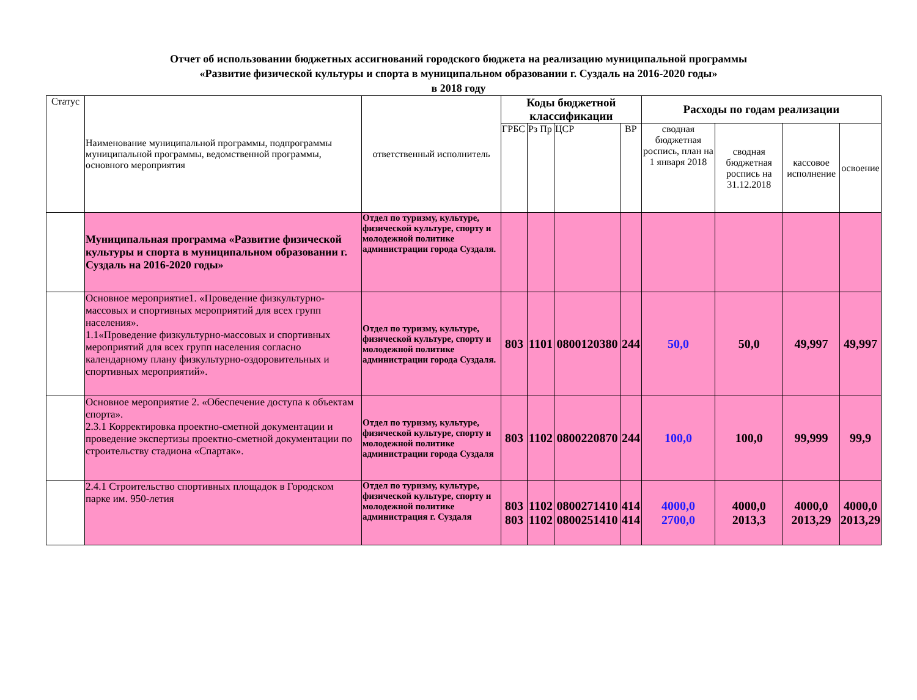Отчет об использовании бюджетных ассигнований городского бюджета на реализацию муниципальной программы
«Развитие физической культуры и спорта в муниципальном образовании г. Суздаль на 2016-2020 годы»
в 2018 году
| Статус | Наименование муниципальной программы, подпрограммы муниципальной программы, ведомственной программы, основного мероприятия | ответственный исполнитель | Коды бюджетной классификации | | | | Расходы по годам реализации | | | |
| --- | --- | --- | --- | --- | --- | --- | --- | --- | --- | --- |
| | | | ГРБС | Рз Пр | ЦСР | ВР | сводная бюджетная роспись, план на 1 января 2018 | сводная бюджетная роспись на 31.12.2018 | кассовое исполнение | освоение |
| | Муниципальная программа «Развитие физической культуры и спорта в муниципальном образовании г. Суздаль на 2016-2020 годы» | Отдел по туризму, культуре, физической культуре, спорту и молодежной политике администрации города Суздаля. | | | | | | | | |
| | Основное мероприятие1. «Проведение физкультурно-массовых и спортивных мероприятий для всех групп населения». 1.1«Проведение физкультурно-массовых и спортивных мероприятий для всех групп населения согласно календарному плану физкультурно-оздоровительных и спортивных мероприятий». | Отдел по туризму, культуре, физической культуре, спорту и молодежной политике администрации города Суздаля. | 803 | 1101 | 0800120380 | 244 | 50,0 | 50,0 | 49,997 | 49,997 |
| | Основное мероприятие 2. «Обеспечение доступа к объектам спорта». 2.3.1 Корректировка проектно-сметной документации и проведение экспертизы проектно-сметной документации по строительству стадиона «Спартак». | Отдел по туризму, культуре, физической культуре, спорту и молодежной политике администрации города Суздаля | 803 | 1102 | 0800220870 | 244 | 100,0 | 100,0 | 99,999 | 99,9 |
| | 2.4.1 Строительство спортивных площадок в Городском парке им. 950-летия | Отдел по туризму, культуре, физической культуре, спорту и молодежной политике администрация г. Суздаля | 803 803 | 1102 1102 | 0800271410 0800251410 | 414 414 | 4000,0 2700,0 | 4000,0 2013,3 | 4000,0 2013,29 | 4000,0 2013,29 |